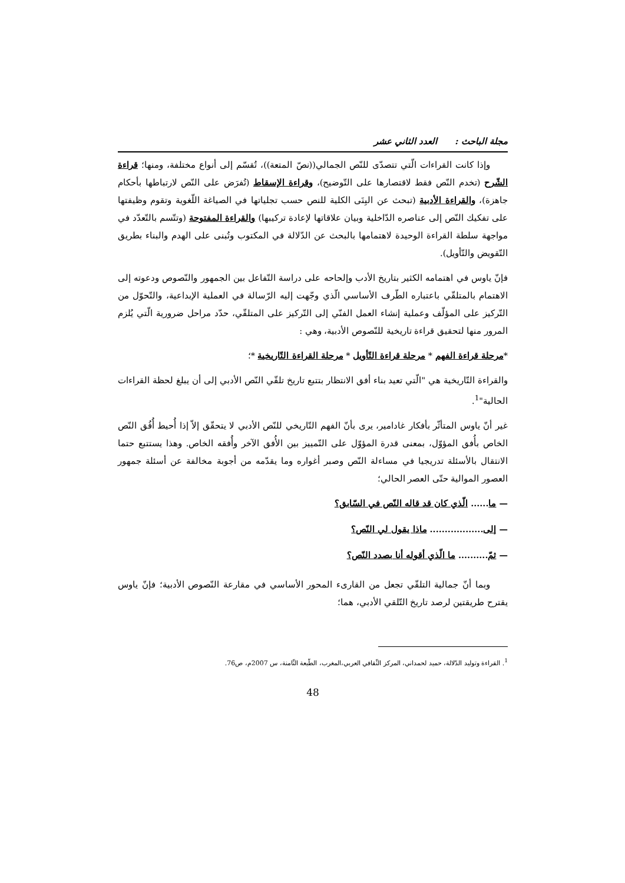مجلة الباحث : العدد الثاني عشر
وإذا كانت القراءات الّتي تتصدّى للنّص الجمالي((نصّ المتعة))، تُقسّم إلى أنواع مختلفة، ومنها؛ قراءة الشّرح (تخدم النّص فقط لاقتصارها على التّوضيح)، وقراءة الإسقاط (تُفرَض على النّص لارتباطها بأحكام جاهزة)، والقراءة الأدبية (تبحث عن البِنَى الكلية للنص حسب تجلياتها في الصياغة اللّغوية وتقوم وظيفتها على تفكيك النّص إلى عناصره الدّاخلية وبيان علاقاتها لإعادة تركيبها) والقراءة المفتوحة (وتتّسم بالتّعدّد في مواجهة سلطة القراءة الوحيدة لاهتمامها بالبحث عن الدّلالة في المكتوب وتُبنى على الهدم والبناء بطريق التّقويض والتّأويل).
فإنّ ياوس في اهتمامه الكثير بتاريخ الأدب وإلحاحه على دراسة التّفاعل بين الجمهور والنّصوص ودعوته إلى الاهتمام بالمتلقّي باعتباره الطّرف الأساسي الّذي وجّهت إليه الرّسالة في العملية الإبداعية، والتّحوّل من التّركيز على المؤلّف وعملية إنشاء العمل الفنّي إلى التّركيز على المتلقّي، حدّد مراحل ضرورية الّتي يُلزم المرور منها لتحقيق قراءة تاريخية للنّصوص الأدبية، وهي :
*مرحلة قراءة الفهم * مرحلة قراءة التّأويل * مرحلة القراءة التّاريخية *؛
والقراءة التّاريخية هي "الّتي تعيد بناء أفق الانتظار بتتبع تاريخ تلقّي النّص الأدبي إلى أن يبلغ لحظة القراءات الحالية"<sup>1</sup>.
غير أنّ ياوس المتأثّر بأفكار غادامير، يرى بأنّ الفهم التّاريخي للنّص الأدبي لا يتحقّق إلاّ إذا أُحيط أُفُق النّص الخاص بأُفق المؤوّل، بمعنى قدرة المؤوّل على التّمييز بين الأُفق الآخر وأُفقه الخاص. وهذا يستتبع حتما الانتقال بالأسئلة تدريجيا في مساءلة النّص وصبر أغواره وما يقدّمه من أجوبة مخالفة عن أسئلة جمهور العصور الموالية حتّى العصر الحالي؛
— ما...... الّذي كان قد قاله النّص في السّابق؟
— إلى.................. ماذا يقول لي النّص؟
— ثمّ.......... ما الّذي أقوله أنا بصدد النّص؟
وبما أنّ جمالية التلقّي تجعل من القارىء المحور الأساسي في مقارعة النّصوص الأدبية؛ فإنّ ياوس يقترح طريقتين لرصد تاريخ التّلقي الأدبي، هما؛
<sup>1</sup>. القراءة وتوليد الدّلالة، حميد لحمداني، المركز الثّقافي العربي،المغرب، الطّبعة الثّامنة، س 2007م، ص76.
48